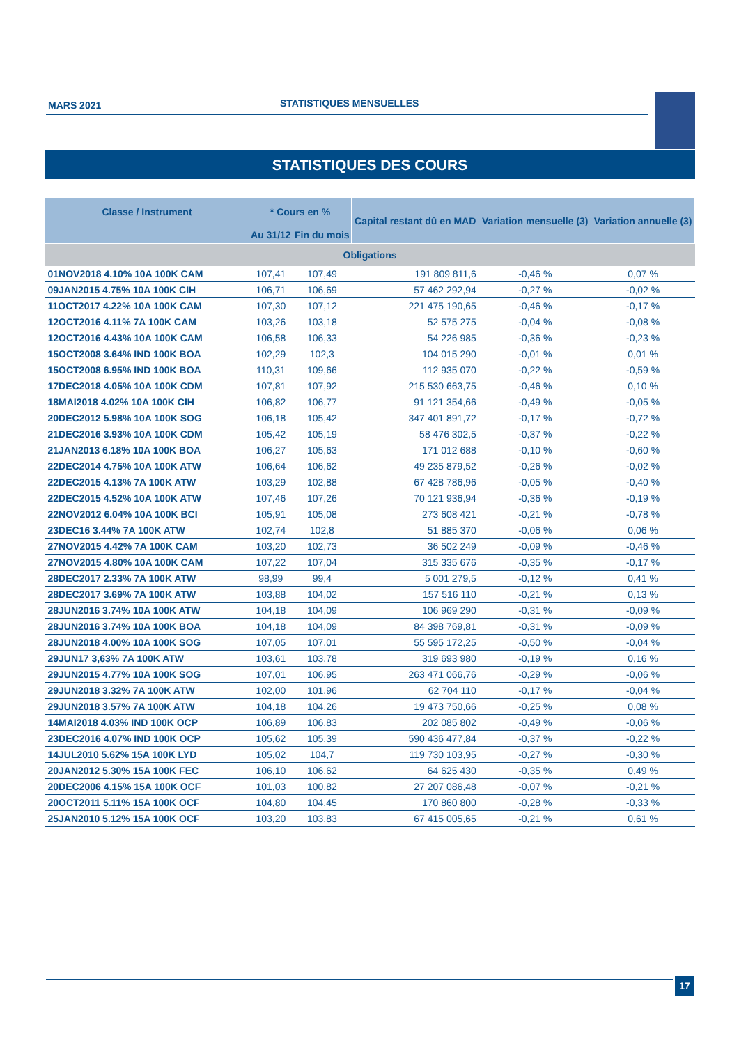MARS 2021
STATISTIQUES MENSUELLES
STATISTIQUES DES COURS
| Classe / Instrument | * Cours en % | | Capital restant dû en MAD | Variation mensuelle (3) | Variation annuelle (3) |
| --- | --- | --- | --- | --- | --- |
| | Au 31/12 | Fin du mois | | | |
| Obligations | | | | | |
| 01NOV2018 4.10% 10A 100K CAM | 107,41 | 107,49 | 191 809 811,6 | -0,46 % | 0,07 % |
| 09JAN2015 4.75% 10A 100K CIH | 106,71 | 106,69 | 57 462 292,94 | -0,27 % | -0,02 % |
| 11OCT2017 4.22% 10A 100K CAM | 107,30 | 107,12 | 221 475 190,65 | -0,46 % | -0,17 % |
| 12OCT2016 4.11% 7A 100K CAM | 103,26 | 103,18 | 52 575 275 | -0,04 % | -0,08 % |
| 12OCT2016 4.43% 10A 100K CAM | 106,58 | 106,33 | 54 226 985 | -0,36 % | -0,23 % |
| 15OCT2008 3.64% IND 100K BOA | 102,29 | 102,3 | 104 015 290 | -0,01 % | 0,01 % |
| 15OCT2008 6.95% IND 100K BOA | 110,31 | 109,66 | 112 935 070 | -0,22 % | -0,59 % |
| 17DEC2018 4.05% 10A 100K CDM | 107,81 | 107,92 | 215 530 663,75 | -0,46 % | 0,10 % |
| 18MAI2018 4.02% 10A 100K CIH | 106,82 | 106,77 | 91 121 354,66 | -0,49 % | -0,05 % |
| 20DEC2012 5.98% 10A 100K SOG | 106,18 | 105,42 | 347 401 891,72 | -0,17 % | -0,72 % |
| 21DEC2016 3.93% 10A 100K CDM | 105,42 | 105,19 | 58 476 302,5 | -0,37 % | -0,22 % |
| 21JAN2013 6.18% 10A 100K BOA | 106,27 | 105,63 | 171 012 688 | -0,10 % | -0,60 % |
| 22DEC2014 4.75% 10A 100K ATW | 106,64 | 106,62 | 49 235 879,52 | -0,26 % | -0,02 % |
| 22DEC2015 4.13% 7A 100K ATW | 103,29 | 102,88 | 67 428 786,96 | -0,05 % | -0,40 % |
| 22DEC2015 4.52% 10A 100K ATW | 107,46 | 107,26 | 70 121 936,94 | -0,36 % | -0,19 % |
| 22NOV2012 6.04% 10A 100K BCI | 105,91 | 105,08 | 273 608 421 | -0,21 % | -0,78 % |
| 23DEC16 3.44% 7A 100K ATW | 102,74 | 102,8 | 51 885 370 | -0,06 % | 0,06 % |
| 27NOV2015 4.42% 7A 100K CAM | 103,20 | 102,73 | 36 502 249 | -0,09 % | -0,46 % |
| 27NOV2015 4.80% 10A 100K CAM | 107,22 | 107,04 | 315 335 676 | -0,35 % | -0,17 % |
| 28DEC2017 2.33% 7A 100K ATW | 98,99 | 99,4 | 5 001 279,5 | -0,12 % | 0,41 % |
| 28DEC2017 3.69% 7A 100K ATW | 103,88 | 104,02 | 157 516 110 | -0,21 % | 0,13 % |
| 28JUN2016 3.74% 10A 100K ATW | 104,18 | 104,09 | 106 969 290 | -0,31 % | -0,09 % |
| 28JUN2016 3.74% 10A 100K BOA | 104,18 | 104,09 | 84 398 769,81 | -0,31 % | -0,09 % |
| 28JUN2018 4.00% 10A 100K SOG | 107,05 | 107,01 | 55 595 172,25 | -0,50 % | -0,04 % |
| 29JUN17 3,63% 7A 100K ATW | 103,61 | 103,78 | 319 693 980 | -0,19 % | 0,16 % |
| 29JUN2015 4.77% 10A 100K SOG | 107,01 | 106,95 | 263 471 066,76 | -0,29 % | -0,06 % |
| 29JUN2018 3.32% 7A 100K ATW | 102,00 | 101,96 | 62 704 110 | -0,17 % | -0,04 % |
| 29JUN2018 3.57% 7A 100K ATW | 104,18 | 104,26 | 19 473 750,66 | -0,25 % | 0,08 % |
| 14MAI2018 4.03% IND 100K OCP | 106,89 | 106,83 | 202 085 802 | -0,49 % | -0,06 % |
| 23DEC2016 4.07% IND 100K OCP | 105,62 | 105,39 | 590 436 477,84 | -0,37 % | -0,22 % |
| 14JUL2010 5.62% 15A 100K LYD | 105,02 | 104,7 | 119 730 103,95 | -0,27 % | -0,30 % |
| 20JAN2012 5.30% 15A 100K FEC | 106,10 | 106,62 | 64 625 430 | -0,35 % | 0,49 % |
| 20DEC2006 4.15% 15A 100K OCF | 101,03 | 100,82 | 27 207 086,48 | -0,07 % | -0,21 % |
| 20OCT2011 5.11% 15A 100K OCF | 104,80 | 104,45 | 170 860 800 | -0,28 % | -0,33 % |
| 25JAN2010 5.12% 15A 100K OCF | 103,20 | 103,83 | 67 415 005,65 | -0,21 % | 0,61 % |
17